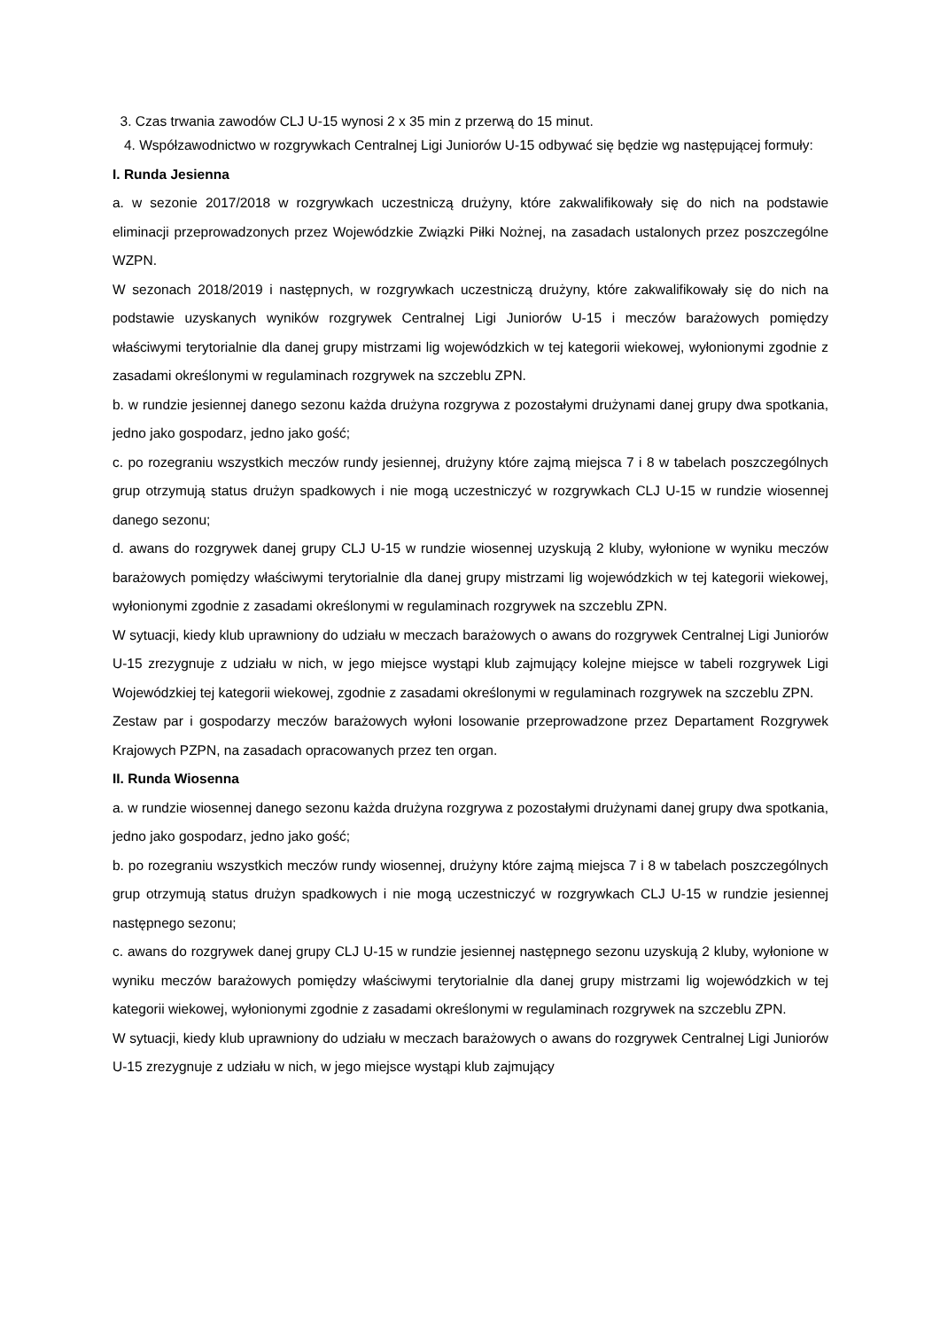3. Czas trwania zawodów CLJ U-15 wynosi 2 x 35 min z przerwą do 15 minut.
4. Współzawodnictwo w rozgrywkach Centralnej Ligi Juniorów U-15 odbywać się będzie wg następującej formuły:
I. Runda Jesienna
a. w sezonie 2017/2018 w rozgrywkach uczestniczą drużyny, które zakwalifikowały się do nich na podstawie eliminacji przeprowadzonych przez Wojewódzkie Związki Piłki Nożnej, na zasadach ustalonych przez poszczególne WZPN.
W sezonach 2018/2019 i następnych, w rozgrywkach uczestniczą drużyny, które zakwalifikowały się do nich na podstawie uzyskanych wyników rozgrywek Centralnej Ligi Juniorów U-15 i meczów barażowych pomiędzy właściwymi terytorialnie dla danej grupy mistrzami lig wojewódzkich w tej kategorii wiekowej, wyłonionymi zgodnie z zasadami określonymi w regulaminach rozgrywek na szczeblu ZPN.
b. w rundzie jesiennej danego sezonu każda drużyna rozgrywa z pozostałymi drużynami danej grupy dwa spotkania, jedno jako gospodarz, jedno jako gość;
c. po rozegraniu wszystkich meczów rundy jesiennej, drużyny które zajmą miejsca 7 i 8 w tabelach poszczególnych grup otrzymują status drużyn spadkowych i nie mogą uczestniczyć w rozgrywkach CLJ U-15 w rundzie wiosennej danego sezonu;
d. awans do rozgrywek danej grupy CLJ U-15 w rundzie wiosennej uzyskują 2 kluby, wyłonione w wyniku meczów barażowych pomiędzy właściwymi terytorialnie dla danej grupy mistrzami lig wojewódzkich w tej kategorii wiekowej, wyłonionymi zgodnie z zasadami określonymi w regulaminach rozgrywek na szczeblu ZPN.
W sytuacji, kiedy klub uprawniony do udziału w meczach barażowych o awans do rozgrywek Centralnej Ligi Juniorów U-15 zrezygnuje z udziału w nich, w jego miejsce wystąpi klub zajmujący kolejne miejsce w tabeli rozgrywek Ligi Wojewódzkiej tej kategorii wiekowej, zgodnie z zasadami określonymi w regulaminach rozgrywek na szczeblu ZPN.
Zestaw par i gospodarzy meczów barażowych wyłoni losowanie przeprowadzone przez Departament Rozgrywek Krajowych PZPN, na zasadach opracowanych przez ten organ.
II. Runda Wiosenna
a. w rundzie wiosennej danego sezonu każda drużyna rozgrywa z pozostałymi drużynami danej grupy dwa spotkania, jedno jako gospodarz, jedno jako gość;
b. po rozegraniu wszystkich meczów rundy wiosennej, drużyny które zajmą miejsca 7 i 8 w tabelach poszczególnych grup otrzymują status drużyn spadkowych i nie mogą uczestniczyć w rozgrywkach CLJ U-15 w rundzie jesiennej następnego sezonu;
c. awans do rozgrywek danej grupy CLJ U-15 w rundzie jesiennej następnego sezonu uzyskują 2 kluby, wyłonione w wyniku meczów barażowych pomiędzy właściwymi terytorialnie dla danej grupy mistrzami lig wojewódzkich w tej kategorii wiekowej, wyłonionymi zgodnie z zasadami określonymi w regulaminach rozgrywek na szczeblu ZPN.
W sytuacji, kiedy klub uprawniony do udziału w meczach barażowych o awans do rozgrywek Centralnej Ligi Juniorów U-15 zrezygnuje z udziału w nich, w jego miejsce wystąpi klub zajmujący